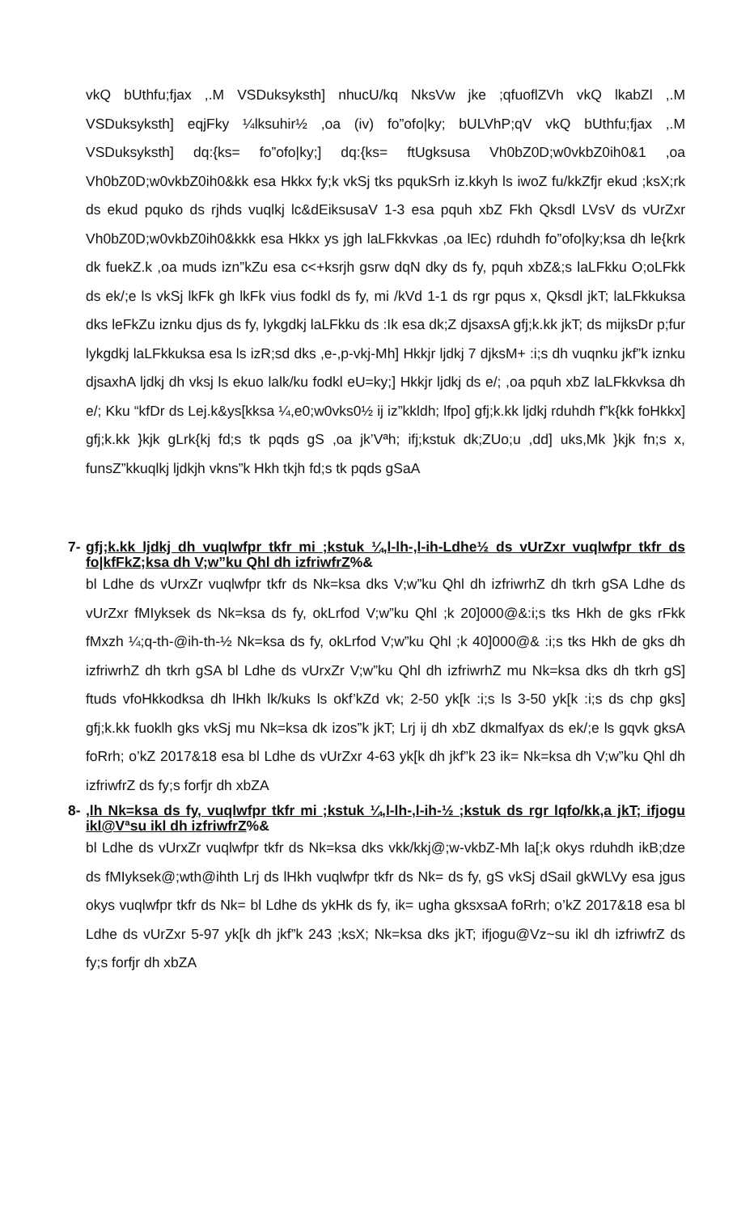vkQ bUthfu;fjax ,.M VSDuksyksth] nhucU/kq NksVw jke ;qfuoflZVh vkQ lkabZl ,.M VSDuksyksth] eqjFky ¼lksuhir½ ,oa (iv) fo”ofo|ky; bULVhP;qV vkQ bUthfu;fjax ,.M VSDuksyksth] dq:{ks= fo”ofo|ky;] dq:{ks= ftUgksusa Vh0bZ0D;w0vkbZ0ih0&1 ,oa Vh0bZ0D;w0vkbZ0ih0&kk esa Hkkx fy;k vkSj tks pqukSrh iz.kkyh ls iwoZ fu/kkZfjr ekud ;ksX;rk ds ekud pquko ds rjhds vuqlkj lc&dEiksusaV 1-3 esa pquh xbZ Fkh Qksdl LVsV ds vUrZxr Vh0bZ0D;w0vkbZ0ih0&kkk esa Hkkx ys jgh laLFkkvkas ,oa lEc) rduhdh fo”ofo|ky;ksa dh le{krk dk fuekZ.k ,oa muds izn”kZu esa c<+ksrjh gsrw dqN dky ds fy, pquh xbZ&;s laLFkku O;oLFkk ds ek/;e ls vkSj lkFk gh lkFk vius fodkl ds fy, mi /kVd 1-1 ds rgr pqus x, Qksdl jkT; laLFkkuksa dks leFkZu iznku djus ds fy, lykgdkj laLFkku ds :Ik esa dk;Z djsaxsA gfj;k.kk jkT; ds mijksDr p;fur lykgdkj laLFkkuksa esa ls izR;sd dks ,e-,p-vkj-Mh] Hkkjr ljdkj 7 djksM+ :i;s dh vuqnku jkf”k iznku djsaxhA ljdkj dh vksj ls ekuo lalk/ku fodkl eU=ky;] Hkkjr ljdkj ds e/; ,oa pquh xbZ laLFkkvksa dh e/; Kku “kfDr ds Lej.k&ys[kksa ¼,e0;w0vks0½ ij iz”kkldh; lfpo] gfj;k.kk ljdkj rduhdh f”k{kk foHkkx] gfj;k.kk }kjk gLrk{kj fd;s tk pqds gS ,oa jk’Vªh; ifj;kstuk dk;ZUo;u ,dd] uks,Mk }kjk fn;s x, funsZ”kkuqlkj ljdkjh vkns”k Hkh tkjh fd;s tk pqds gSaA
7- gfj;k.kk ljdkj dh vuqlwfpr tkfr mi ;kstuk ¼,l-lh-,l-ih-Ldhe½ ds vUrZxr vuqlwfpr tkfr ds fo|kfFkZ;ksa dh V;w”ku Qhl dh izfriwfrZ%&
bl Ldhe ds vUrxZr vuqlwfpr tkfr ds Nk=ksa dks V;w”ku Qhl dh izfriwrhZ dh tkrh gSA Ldhe ds vUrZxr fMIyksek ds Nk=ksa ds fy, okLrfod V;w”ku Qhl ;k 20]000@&:i;s tks Hkh de gks rFkk fMxzh ¼;q-th-@ih-th-½ Nk=ksa ds fy, okLrfod V;w”ku Qhl ;k 40]000@& :i;s tks Hkh de gks dh izfriwrhZ dh tkrh gSA bl Ldhe ds vUrxZr V;w”ku Qhl dh izfriwrhZ mu Nk=ksa dks dh tkrh gS] ftuds vfoHkkodksa dh lHkh lk/kuks ls okf’kZd vk; 2-50 yk[k :i;s ls 3-50 yk[k :i;s ds chp gks] gfj;k.kk fuoklh gks vkSj mu Nk=ksa dk izos”k jkT; Lrj ij dh xbZ dkmalfyax ds ek/;e ls gqvk gksA foRrh; o’kZ 2017&18 esa bl Ldhe ds vUrZxr 4-63 yk[k dh jkf”k 23 ik= Nk=ksa dh V;w”ku Qhl dh izfriwfrZ ds fy;s forfjr dh xbZA
8-,lh Nk=ksa ds fy, vuqlwfpr tkfr mi ;kstuk ¼,l-lh-,l-ih-½ ;kstuk ds rgr lqfo/kk,a jkT; ifjogu ikl@Vªsu ikl dh izfriwfrZ%&
bl Ldhe ds vUrxZr vuqlwfpr tkfr ds Nk=ksa dks vkk/kkj@;w-vkbZ-Mh la[;k okys rduhdh ikB;dze ds fMIyksek@;wth@ihth Lrj ds lHkh vuqlwfpr tkfr ds Nk= ds fy, gS vkSj dSail gkWLVy esa jgus okys vuqlwfpr tkfr ds Nk= bl Ldhe ds ykHk ds fy, ik= ugha gksxsaA foRrh; o’kZ 2017&18 esa bl Ldhe ds vUrZxr 5-97 yk[k dh jkf”k 243 ;ksX; Nk=ksa dks jkT; ifjogu@Vz~su ikl dh izfriwfrZ ds fy;s forfjr dh xbZA